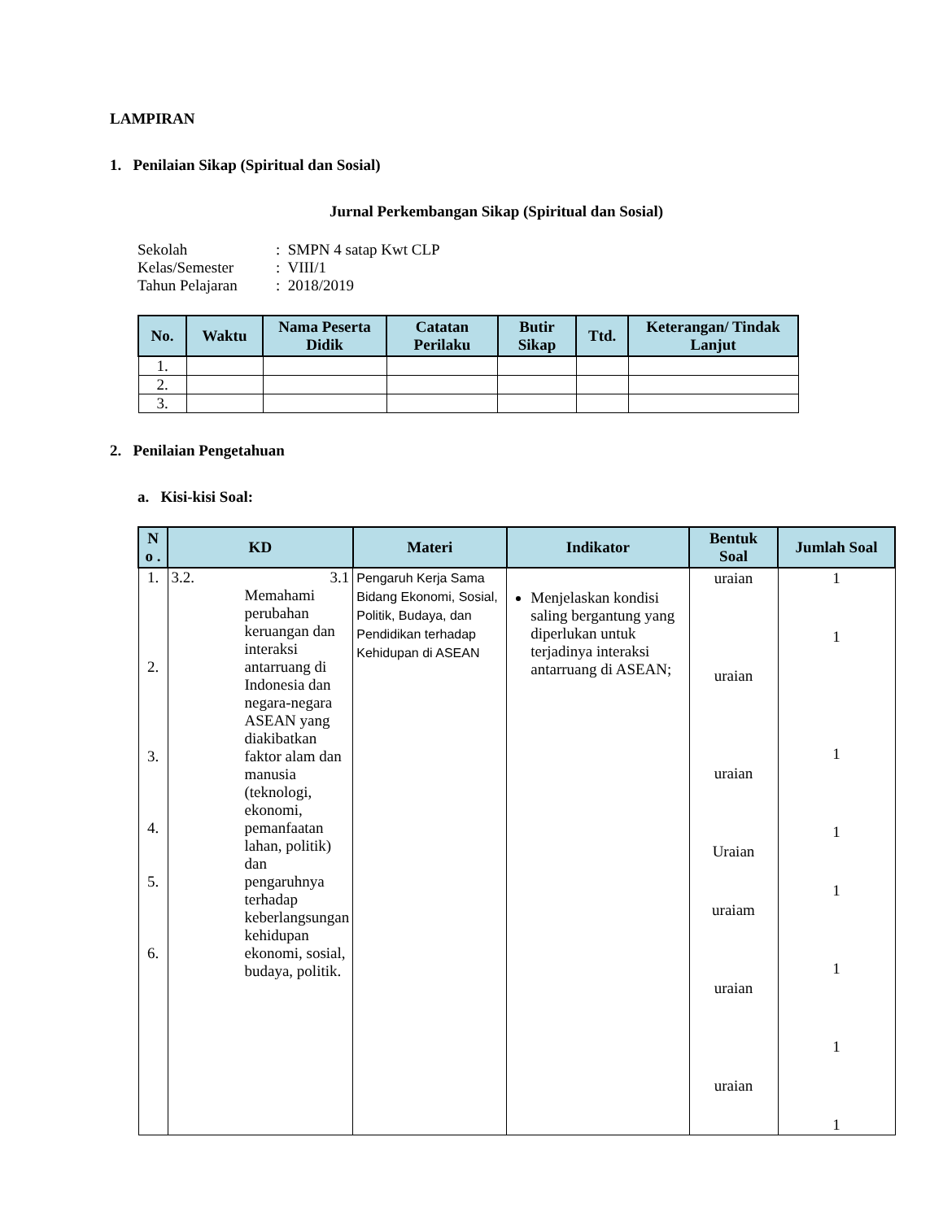LAMPIRAN
1. Penilaian Sikap (Spiritual dan Sosial)
Jurnal Perkembangan Sikap (Spiritual dan Sosial)
| Sekolah | : SMPN 4 satap Kwt CLP |
| Kelas/Semester | : VIII/1 |
| Tahun Pelajaran | : 2018/2019 |
| No. | Waktu | Nama Peserta Didik | Catatan Perilaku | Butir Sikap | Ttd. | Keterangan/ Tindak Lanjut |
| --- | --- | --- | --- | --- | --- | --- |
| 1. | | | | | | |
| 2. | | | | | | |
| 3. | | | | | | |
2. Penilaian Pengetahuan
a. Kisi-kisi Soal:
| N o . | KD | Materi | Indikator | Bentuk Soal | Jumlah Soal |
| --- | --- | --- | --- | --- | --- |
| 1. 2. 3. 4. 5. 6. | 3.2. 3.1 Memahami perubahan keruangan dan interaksi antarruang di Indonesia dan negara-negara ASEAN yang diakibatkan faktor alam dan manusia (teknologi, ekonomi, pemanfaatan lahan, politik) dan pengaruhnya terhadap keberlangsungan kehidupan ekonomi, sosial, budaya, politik. | Pengaruh Kerja Sama Bidang Ekonomi, Sosial, Politik, Budaya, dan Pendidikan terhadap Kehidupan di ASEAN | Menjelaskan kondisi saling bergantung yang diperlukan untuk terjadinya interaksi antarruang di ASEAN; | uraian uraian uraian Uraian uraiam uraian uraian | 1 1 1 1 1 1 1 1 |